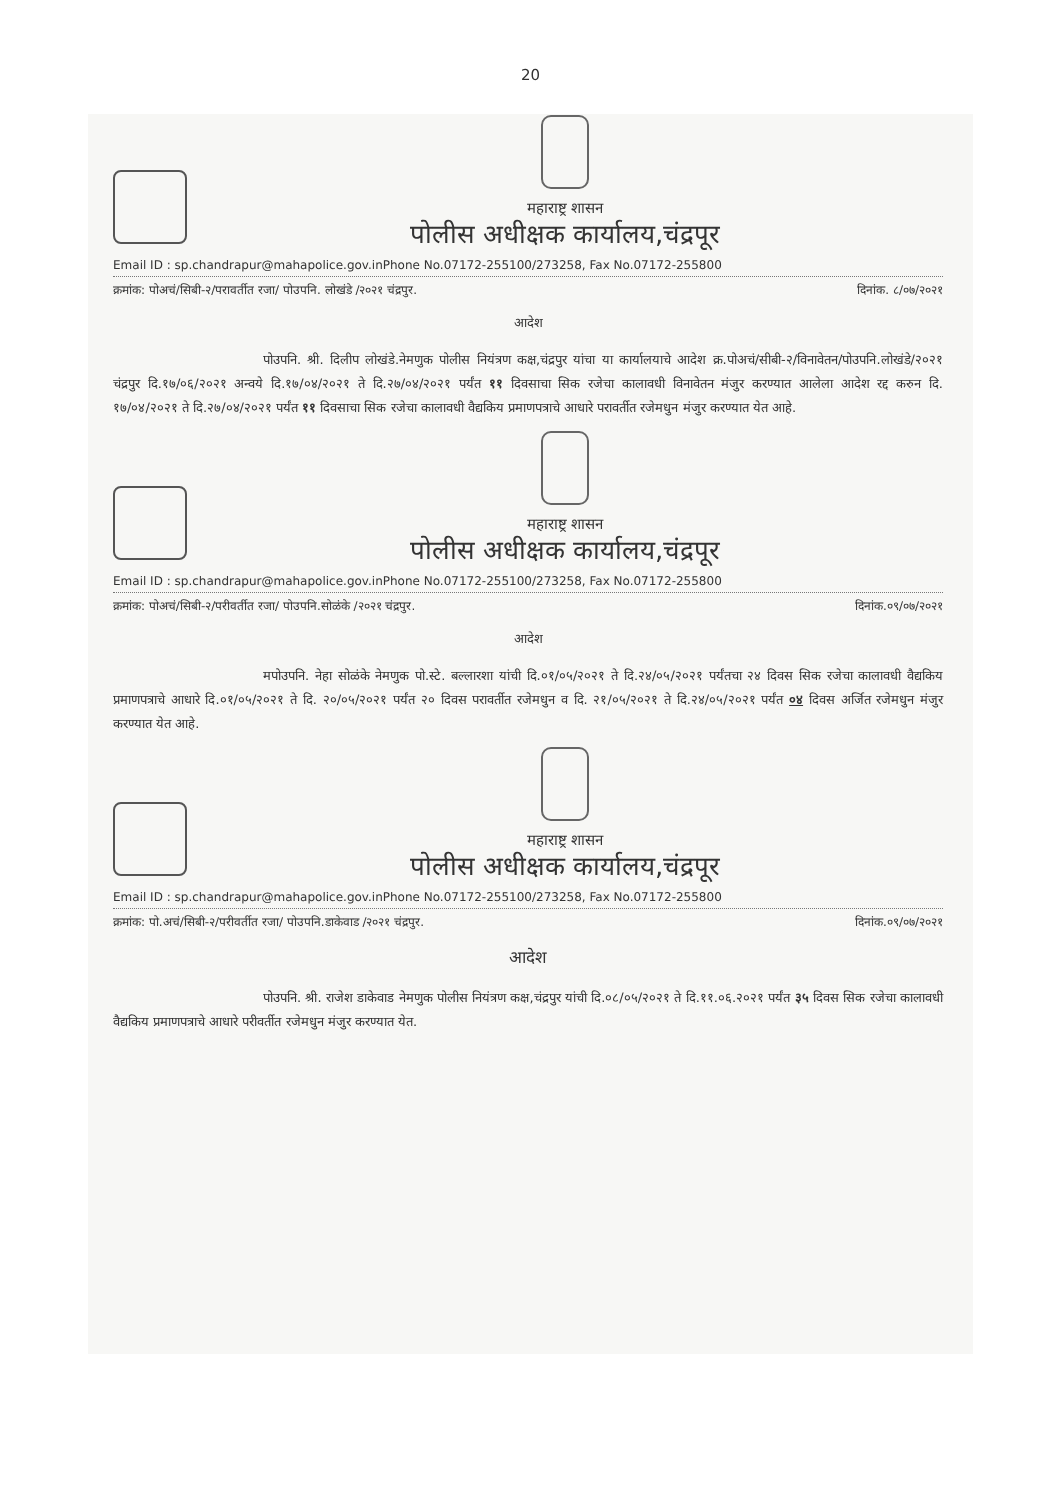20
महाराष्ट्र शासन
पोलीस अधीक्षक कार्यालय,चंद्रपूर
Email ID : sp.chandrapur@mahapolice.gov.inPhone No.07172-255100/273258, Fax No.07172-255800
क्रमांक: पोअचं/सिबी-२/परावर्तीत रजा/ पोउपनि. लोखंडे /२०२१ चंद्रपुर. दिनांक. ८/०७/२०२१
आदेश
पोउपनि. श्री. दिलीप लोखंडे.नेमणुक पोलीस नियंत्रण कक्ष,चंद्रपुर यांचा या कार्यालयाचे आदेश क्र.पोअचं/सीबी-२/विनावेतन/पोउपनि.लोखंडे/२०२१ चंद्रपुर दि.१७/०६/२०२१ अन्वये दि.१७/०४/२०२१ ते दि.२७/०४/२०२१ पर्यंत ११ दिवसाचा सिक रजेचा कालावधी विनावेतन मंजुर करण्यात आलेला आदेश रद्द करुन दि. १७/०४/२०२१ ते दि.२७/०४/२०२१ पर्यंत ११ दिवसाचा सिक रजेचा कालावधी वैद्यकिय प्रमाणपत्राचे आधारे परावर्तीत रजेमधुन मंजुर करण्यात येत आहे.
महाराष्ट्र शासन
पोलीस अधीक्षक कार्यालय,चंद्रपूर
Email ID : sp.chandrapur@mahapolice.gov.inPhone No.07172-255100/273258, Fax No.07172-255800
क्रमांक: पोअचं/सिबी-२/परीवर्तीत रजा/ पोउपनि.सोळंके /२०२१ चंद्रपुर. दिनांक.०९/०७/२०२१
आदेश
मपोउपनि. नेहा सोळंके नेमणुक पो.स्टे. बल्लारशा यांची दि.०१/०५/२०२१ ते दि.२४/०५/२०२१ पर्यंतचा २४ दिवस सिक रजेचा कालावधी वैद्यकिय प्रमाणपत्राचे आधारे दि.०१/०५/२०२१ ते दि. २०/०५/२०२१ पर्यंत २० दिवस परावर्तीत रजेमधुन व दि. २१/०५/२०२१ ते दि.२४/०५/२०२१ पर्यंत ०४ दिवस अर्जित रजेमधुन मंजुर करण्यात येत आहे.
महाराष्ट्र शासन
पोलीस अधीक्षक कार्यालय,चंद्रपूर
Email ID : sp.chandrapur@mahapolice.gov.inPhone No.07172-255100/273258, Fax No.07172-255800
क्रमांक: पो.अचं/सिबी-२/परीवर्तीत रजा/ पोउपनि.डाकेवाड /२०२१ चंद्रपुर. दिनांक.०९/०७/२०२१
आदेश
पोउपनि. श्री. राजेश डाकेवाड नेमणुक पोलीस नियंत्रण कक्ष,चंद्रपुर यांची दि.०८/०५/२०२१ ते दि.११.०६.२०२१ पर्यंत ३५ दिवस सिक रजेचा कालावधी वैद्यकिय प्रमाणपत्राचे आधारे परीवर्तीत रजेमधुन मंजुर करण्यात येत.